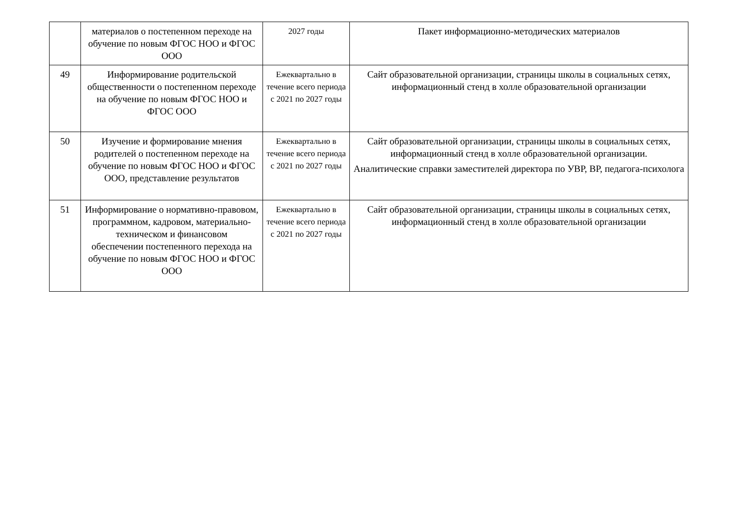| | материалов о постепенном переходе на обучение по новым ФГОС НОО и ФГОС ООО | 2027 годы | Пакет информационно-методических материалов |
| 49 | Информирование родительской общественности о постепенном переходе на обучение по новым ФГОС НОО и ФГОС ООО | Ежеквартально в течение всего периода с 2021 по 2027 годы | Сайт образовательной организации, страницы школы в социальных сетях, информационный стенд в холле образовательной организации |
| 50 | Изучение и формирование мнения родителей о постепенном переходе на обучение по новым ФГОС НОО и ФГОС ООО, представление результатов | Ежеквартально в течение всего периода с 2021 по 2027 годы | Сайт образовательной организации, страницы школы в социальных сетях, информационный стенд в холле образовательной организации. Аналитические справки заместителей директора по УВР, ВР, педагога-психолога |
| 51 | Информирование о нормативно-правовом, программном, кадровом, материально-техническом и финансовом обеспечении постепенного перехода на обучение по новым ФГОС НОО и ФГОС ООО | Ежеквартально в течение всего периода с 2021 по 2027 годы | Сайт образовательной организации, страницы школы в социальных сетях, информационный стенд в холле образовательной организации |